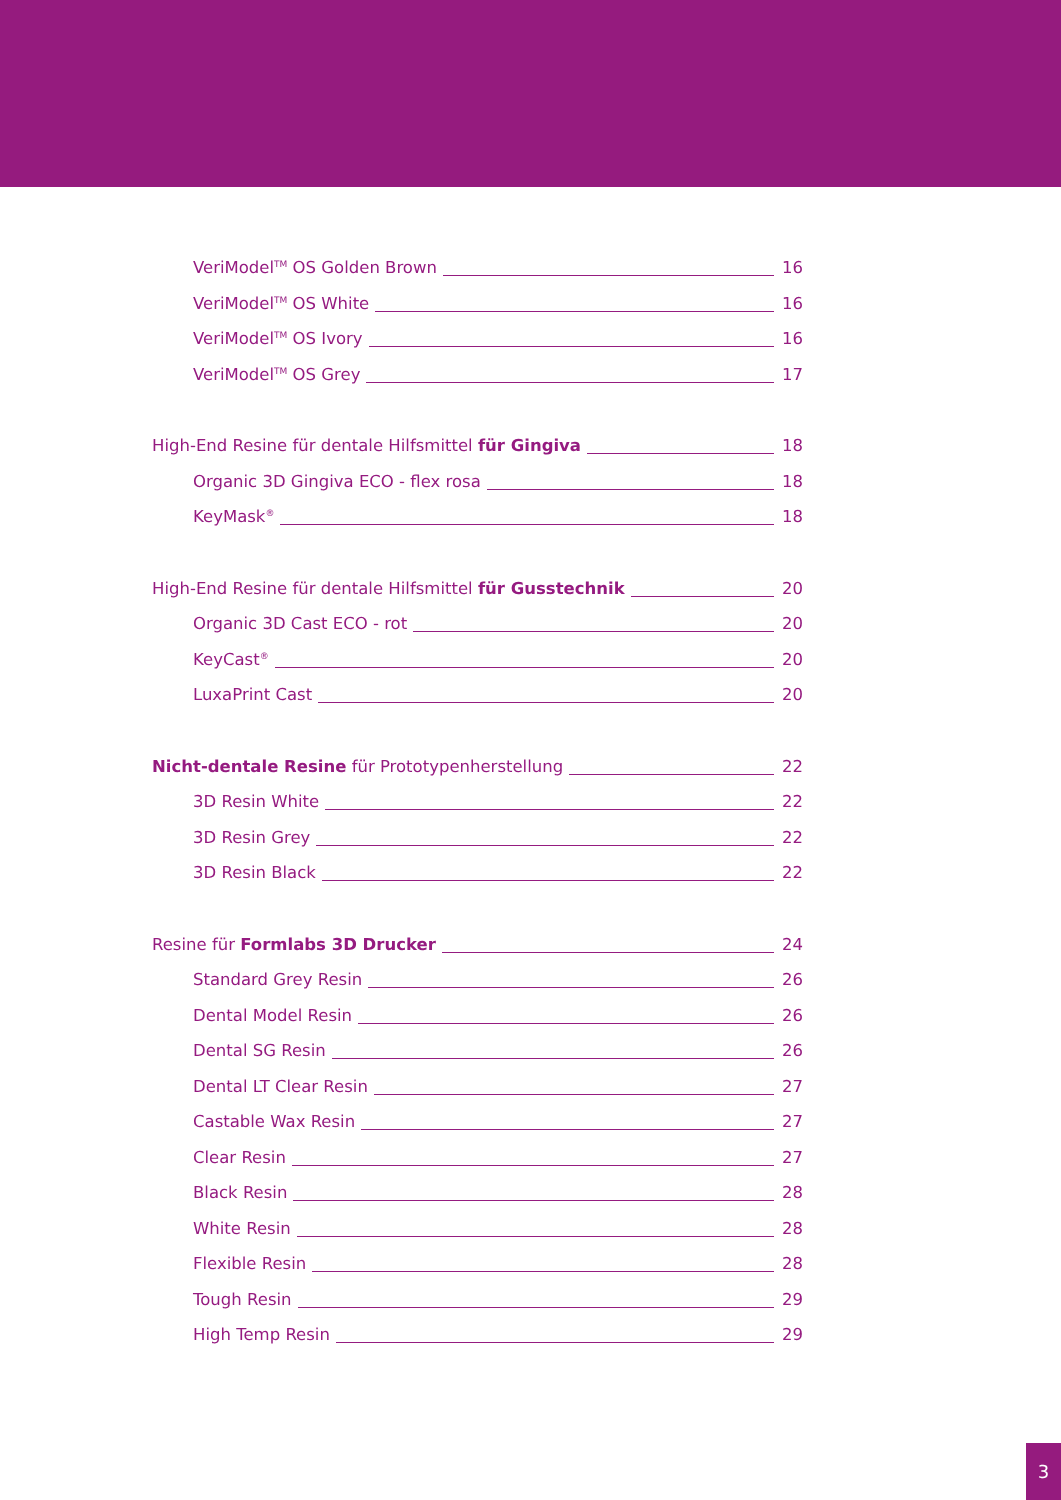VeriModel<sup>TM</sup> OS Golden Brown 16
VeriModel<sup>TM</sup> OS White 16
VeriModel<sup>TM</sup> OS Ivory 16
VeriModel<sup>TM</sup> OS Grey 17
High-End Resine für dentale Hilfsmittel für Gingiva 18
Organic 3D Gingiva ECO - flex rosa 18
KeyMask<sup>®</sup> 18
High-End Resine für dentale Hilfsmittel für Gusstechnik 20
Organic 3D Cast ECO - rot 20
KeyCast<sup>®</sup> 20
LuxaPrint Cast 20
Nicht-dentale Resine für Prototypenherstellung 22
3D Resin White 22
3D Resin Grey 22
3D Resin Black 22
Resine für Formlabs 3D Drucker 24
Standard Grey Resin 26
Dental Model Resin 26
Dental SG Resin 26
Dental LT Clear Resin 27
Castable Wax Resin 27
Clear Resin 27
Black Resin 28
White Resin 28
Flexible Resin 28
Tough Resin 29
High Temp Resin 29
3